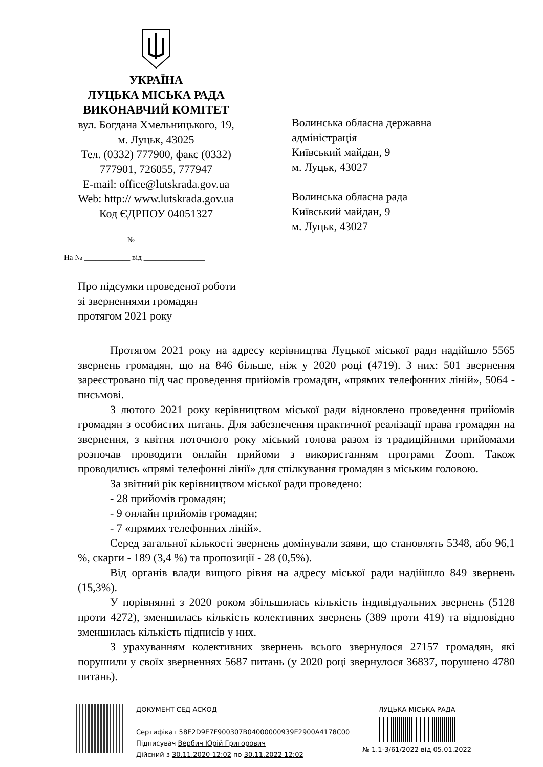УКРАЇНА
ЛУЦЬКА МІСЬКА РАДА
ВИКОНАВЧИЙ КОМІТЕТ
вул. Богдана Хмельницького, 19,
м. Луцьк, 43025
Тел. (0332) 777900, факс (0332)
777901, 726055, 777947
E-mail: office@lutskrada.gov.ua
Web: http:// www.lutskrada.gov.ua
Код ЄДРПОУ 04051327
________________ № ________________
На № ____________ від ________________
Волинська обласна державна
адміністрація
Київський майдан, 9
м. Луцьк, 43027
Волинська обласна рада
Київський майдан, 9
м. Луцьк, 43027
Про підсумки проведеної роботи
зі зверненнями громадян
протягом 2021 року
Протягом 2021 року на адресу керівництва Луцької міської ради надійшло 5565 звернень громадян, що на 846 більше, ніж у 2020 році (4719). З них: 501 звернення зареєстровано під час проведення прийомів громадян, «прямих телефонних ліній», 5064 - письмові.
З лютого 2021 року керівництвом міської ради відновлено проведення прийомів громадян з особистих питань. Для забезпечення практичної реалізації права громадян на звернення, з квітня поточного року міський голова разом із традиційними прийомами розпочав проводити онлайн прийоми з використанням програми Zoom. Також проводились «прямі телефонні лінії» для спілкування громадян з міським головою.
За звітний рік керівництвом міської ради проведено:
- 28 прийомів громадян;
- 9 онлайн прийомів громадян;
- 7 «прямих телефонних ліній».
Серед загальної кількості звернень домінували заяви, що становлять 5348, або 96,1 %, скарги - 189 (3,4 %) та пропозиції - 28 (0,5%).
Від органів влади вищого рівня на адресу міської ради надійшло 849 звернень (15,3%).
У порівнянні з 2020 роком збільшилась кількість індивідуальних звернень (5128 проти 4272), зменшилась кількість колективних звернень (389 проти 419) та відповідно зменшилась кількість підписів у них.
З урахуванням колективних звернень всього звернулося 27157 громадян, які порушили у своїх зверненнях 5687 питань (у 2020 році звернулося 36837, порушено 4780 питань).
ДОКУМЕНТ СЕД АСКОД
Сертифікат 58E2D9E7F900307B04000000939E2900A4178C00
Підписувач Вербич Юрій Григорович
Дійсний з 30.11.2020 12:02 по 30.11.2022 12:02
ЛУЦЬКА МІСЬКА РАДА
№ 1.1-3/61/2022 від 05.01.2022